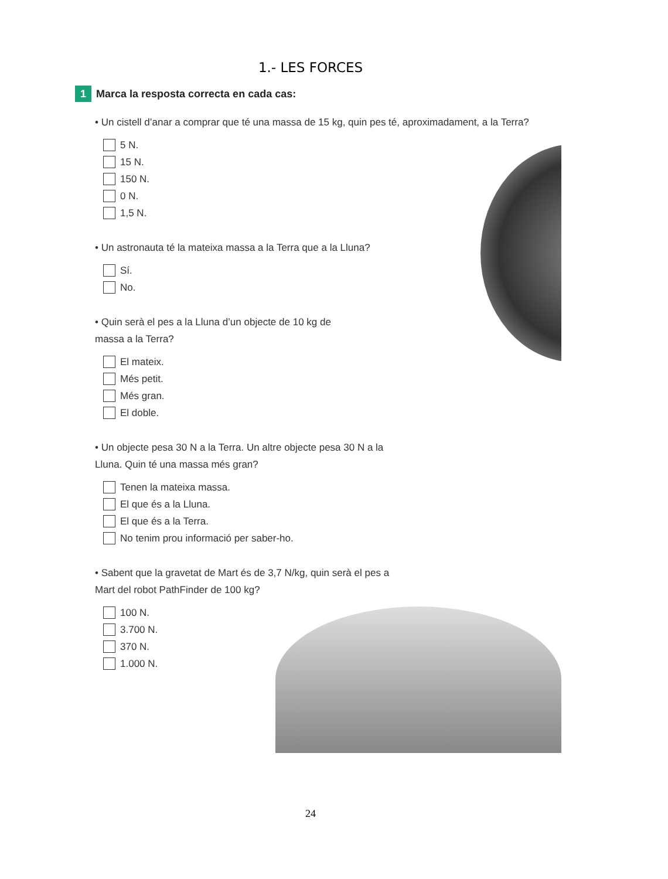1.- LES FORCES
1 Marca la resposta correcta en cada cas:
• Un cistell d’anar a comprar que té una massa de 15 kg, quin pes té, aproximadament, a la Terra?
5 N.
15 N.
150 N.
0 N.
1,5 N.
• Un astronauta té la mateixa massa a la Terra que a la Lluna?
Sí.
No.
• Quin serà el pes a la Lluna d’un objecte de 10 kg de massa a la Terra?
El mateix.
Més petit.
Més gran.
El doble.
• Un objecte pesa 30 N a la Terra. Un altre objecte pesa 30 N a la Lluna. Quin té una massa més gran?
Tenen la mateixa massa.
El que és a la Lluna.
El que és a la Terra.
No tenim prou informació per saber-ho.
• Sabent que la gravetat de Mart és de 3,7 N/kg, quin serà el pes a Mart del robot PathFinder de 100 kg?
100 N.
3.700 N.
370 N.
1.000 N.
24